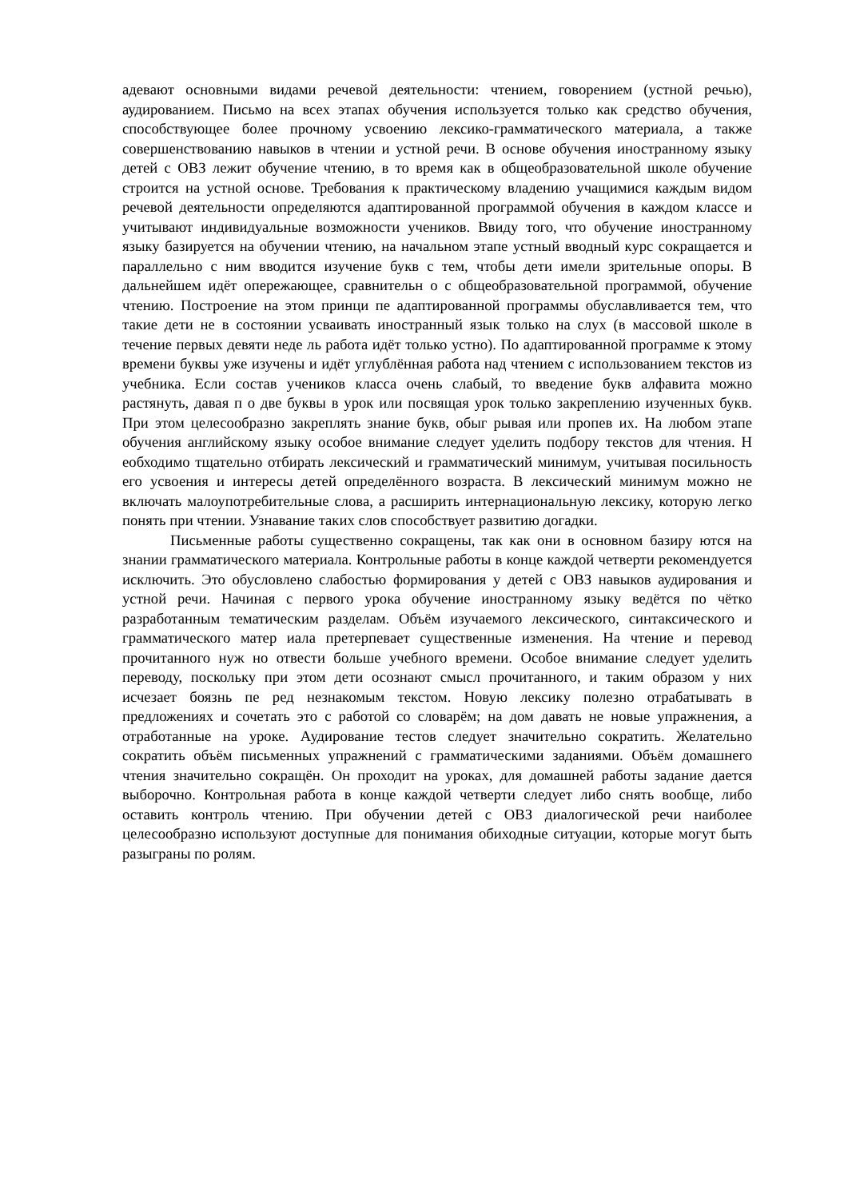адевают основными видами речевой деятельности: чтением, говорением (устной речью), аудированием. Письмо на всех этапах обучения используется только как средство обучения, способствующее более прочному усвоению лексико-грамматического материала, а также совершенствованию навыков в чтении и устной речи. В основе обучения иностранному языку детей с ОВЗ лежит обучение чтению, в то время как в общеобразовательной школе обучение строится на устной основе. Требования к практическому владению учащимися каждым видом речевой деятельности определяются адаптированной программой обучения в каждом классе и учитывают индивидуальные возможности учеников. Ввиду того, что обучение иностранному языку базируется на обучении чтению, на начальном этапе устный вводный курс сокращается и параллельно с ним вводится изучение букв с тем, чтобы дети имели зрительные опоры. В дальнейшем идёт опережающее, сравнительн о с общеобразовательной программой, обучение чтению. Построение на этом принци пе адаптированной программы обуславливается тем, что такие дети не в состоянии усваивать иностранный язык только на слух (в массовой школе в течение первых девяти неде ль работа идёт только устно). По адаптированной программе к этому времени буквы уже изучены и идёт углублённая работа над чтением с использованием текстов из учебника. Если состав учеников класса очень слабый, то введение букв алфавита можно растянуть, давая п о две буквы в урок или посвящая урок только закреплению изученных букв. При этом целесообразно закреплять знание букв, обыг рывая или пропев их. На любом этапе обучения английскому языку особое внимание следует уделить подбору текстов для чтения. Н еобходимо тщательно отбирать лексический и грамматический минимум, учитывая посильность его усвоения и интересы детей определённого возраста. В лексический минимум можно не включать малоупотребительные слова, а расширить интернациональную лексику, которую легко понять при чтении. Узнавание таких слов способствует развитию догадки.
Письменные работы существенно сокращены, так как они в основном базиру ются на знании грамматического материала. Контрольные работы в конце каждой четверти рекомендуется исключить. Это обусловлено слабостью формирования у детей с ОВЗ навыков аудирования и устной речи. Начиная с первого урока обучение иностранному языку ведётся по чётко разработанным тематическим разделам. Объём изучаемого лексического, синтаксического и грамматического матер иала претерпевает существенные изменения. На чтение и перевод прочитанного нуж но отвести больше учебного времени. Особое внимание следует уделить переводу, поскольку при этом дети осознают смысл прочитанного, и таким образом у них исчезает боязнь пе ред незнакомым текстом. Новую лексику полезно отрабатывать в предложениях и сочетать это с работой со словарём; на дом давать не новые упражнения, а отработанные на уроке. Аудирование тестов следует значительно сократить. Желательно сократить объём письменных упражнений с грамматическими заданиями. Объём домашнего чтения значительно сокращён. Он проходит на уроках, для домашней работы задание дается выборочно. Контрольная работа в конце каждой четверти следует либо снять вообще, либо оставить контроль чтению. При обучении детей с ОВЗ диалогической речи наиболее целесообразно используют доступные для понимания обиходные ситуации, которые могут быть разыграны по ролям.